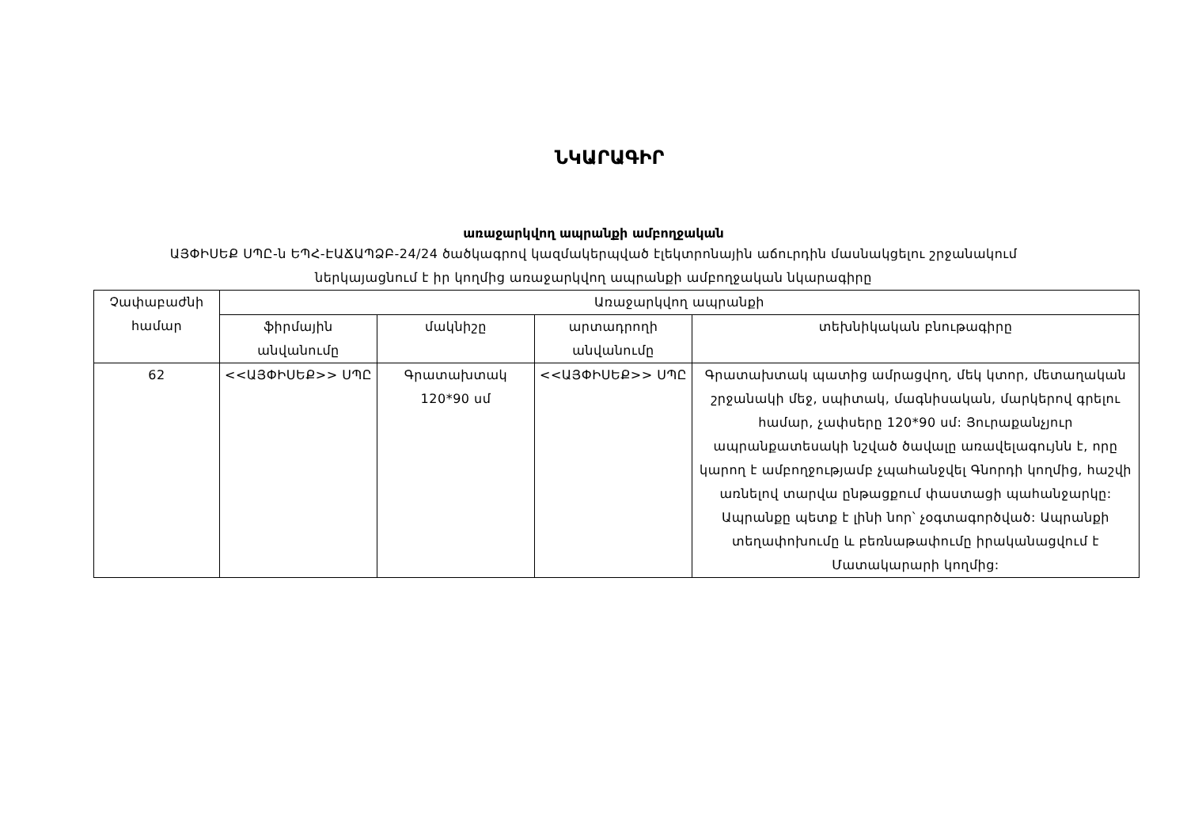ՆԿԱՐԱԳԻՐ
առաջարկվող ապրանքի ամբողջական
ԱՅՓԻՍԵՔ ՍՊԸ-ն ԵՊՀ-ԷԱՃԱՊՁԲ-24/24 ծածկագրով կազմակերպված էլեկտրոնային աճուրդին մասնակցելու շրջանակում ներկայացնում է իր կողմից առաջարկվող ապրանքի ամբողջական նկարագիրը
| Չափաբաժնի համար | Առաջարկվող ապրանքի | | | |
| --- | --- | --- | --- | --- |
| | ֆիրմային անվանումը | մակնիշը | արտադրողի անվանումը | տեխնիկական բնութագիրը |
| 62 | <<ԱՅՓԻՍԵՔ>> ՍՊԸ | Գրատախտակ 120*90 սմ | <<ԱՅՓԻՍԵՔ>> ՍՊԸ | Գրատախտակ պատից ամրացվող, մեկ կտոր, մետաղական շրջանակի մեջ, սպիտակ, մագնիսական, մարկերով գրելու համար, չափսերը 120*90 սմ: Յուրաքանչյուր ապրանքատեսակի նշված ծավալը առավելագույնն է, որը կարող է ամբողջությամբ չպահանջվել Գնորդի կողմից, հաշվի առնելով տարվա ընթացքում փաստացի պահանջարկը: Ապրանքը պետք է լինի նոր՝ չօգտագործված: Ապրանքի տեղափոխումը և բեռնաթափումը իրականացվում է Մատակարարի կողմից: |